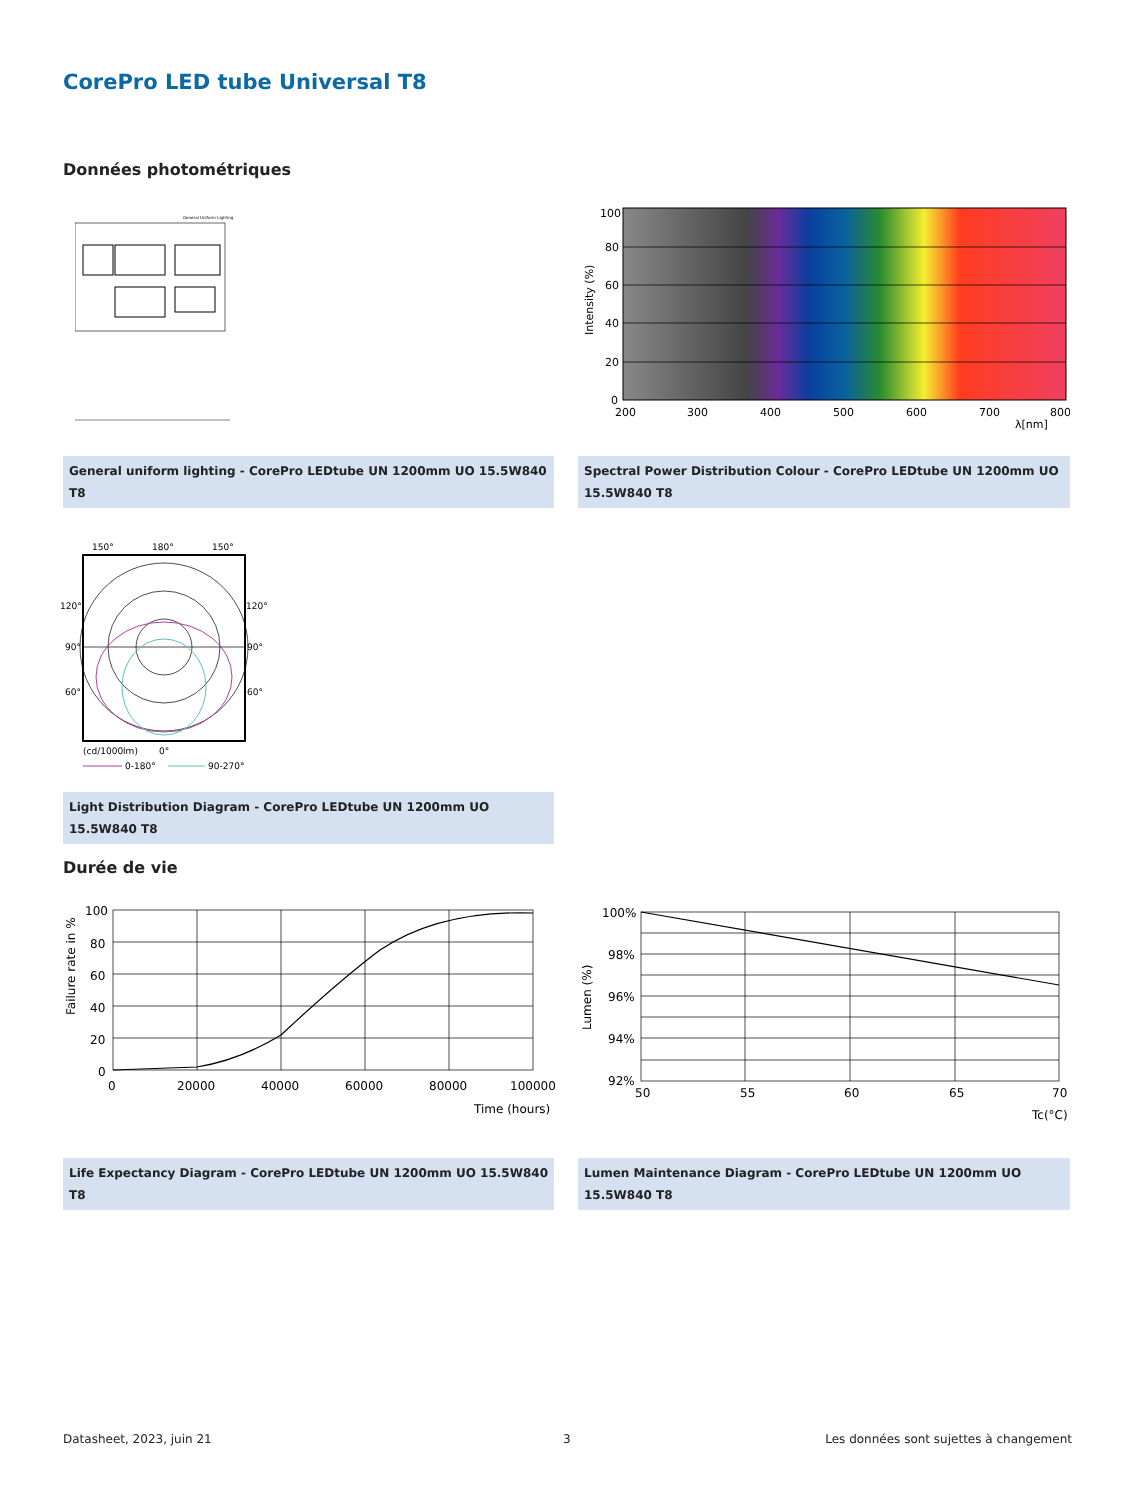CorePro LED tube Universal T8
Données photométriques
General Uniform Lighting
General uniform lighting - CorePro LEDtube UN 1200mm UO 15.5W840 T8
100
80
60
40
20
0
200
300
400
500
600
700
800
λ[nm]
Intensity (%)
Spectral Power Distribution Colour - CorePro LEDtube UN 1200mm UO 15.5W840 T8
150°
180°
150°
120°
120°
90°
90°
60°
60°
(cd/1000lm)
0°
0-180°
90-270°
Light Distribution Diagram - CorePro LEDtube UN 1200mm UO 15.5W840 T8
Durée de vie
100
80
60
40
20
0
0
20000
40000
60000
80000
100000
Time (hours)
Failure rate in %
Life Expectancy Diagram - CorePro LEDtube UN 1200mm UO 15.5W840 T8
100%
98%
96%
94%
92%
50
55
60
65
70
Tc(°C)
Lumen (%)
Lumen Maintenance Diagram - CorePro LEDtube UN 1200mm UO 15.5W840 T8
Datasheet, 2023, juin 21 3
Les données sont sujettes à changement